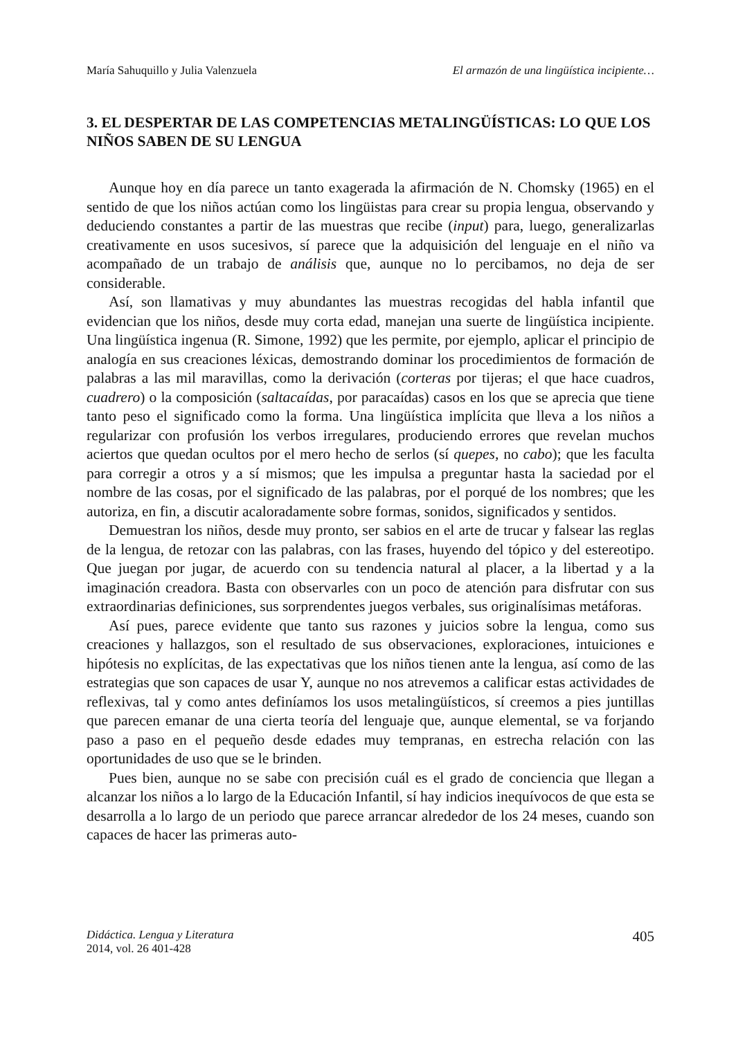María Sahuquillo y Julia Valenzuela El armazón de una lingüística incipiente…
3. EL DESPERTAR DE LAS COMPETENCIAS METALINGÜÍSTICAS: LO QUE LOS NIÑOS SABEN DE SU LENGUA
Aunque hoy en día parece un tanto exagerada la afirmación de N. Chomsky (1965) en el sentido de que los niños actúan como los lingüistas para crear su propia lengua, observando y deduciendo constantes a partir de las muestras que recibe (input) para, luego, generalizarlas creativamente en usos sucesivos, sí parece que la adquisición del lenguaje en el niño va acompañado de un trabajo de análisis que, aunque no lo percibamos, no deja de ser considerable.
Así, son llamativas y muy abundantes las muestras recogidas del habla infantil que evidencian que los niños, desde muy corta edad, manejan una suerte de lingüística incipiente. Una lingüística ingenua (R. Simone, 1992) que les permite, por ejemplo, aplicar el principio de analogía en sus creaciones léxicas, demostrando dominar los procedimientos de formación de palabras a las mil maravillas, como la derivación (corteras por tijeras; el que hace cuadros, cuadrero) o la composición (saltacaídas, por paracaídas) casos en los que se aprecia que tiene tanto peso el significado como la forma. Una lingüística implícita que lleva a los niños a regularizar con profusión los verbos irregulares, produciendo errores que revelan muchos aciertos que quedan ocultos por el mero hecho de serlos (sí quepes, no cabo); que les faculta para corregir a otros y a sí mismos; que les impulsa a preguntar hasta la saciedad por el nombre de las cosas, por el significado de las palabras, por el porqué de los nombres; que les autoriza, en fin, a discutir acaloradamente sobre formas, sonidos, significados y sentidos.
Demuestran los niños, desde muy pronto, ser sabios en el arte de trucar y falsear las reglas de la lengua, de retozar con las palabras, con las frases, huyendo del tópico y del estereotipo. Que juegan por jugar, de acuerdo con su tendencia natural al placer, a la libertad y a la imaginación creadora. Basta con observarles con un poco de atención para disfrutar con sus extraordinarias definiciones, sus sorprendentes juegos verbales, sus originalísimas metáforas.
Así pues, parece evidente que tanto sus razones y juicios sobre la lengua, como sus creaciones y hallazgos, son el resultado de sus observaciones, exploraciones, intuiciones e hipótesis no explícitas, de las expectativas que los niños tienen ante la lengua, así como de las estrategias que son capaces de usar Y, aunque no nos atrevemos a calificar estas actividades de reflexivas, tal y como antes definíamos los usos metalingüísticos, sí creemos a pies juntillas que parecen emanar de una cierta teoría del lenguaje que, aunque elemental, se va forjando paso a paso en el pequeño desde edades muy tempranas, en estrecha relación con las oportunidades de uso que se le brinden.
Pues bien, aunque no se sabe con precisión cuál es el grado de conciencia que llegan a alcanzar los niños a lo largo de la Educación Infantil, sí hay indicios inequívocos de que esta se desarrolla a lo largo de un periodo que parece arrancar alrededor de los 24 meses, cuando son capaces de hacer las primeras auto-
Didáctica. Lengua y Literatura
2014, vol. 26 401-428
405